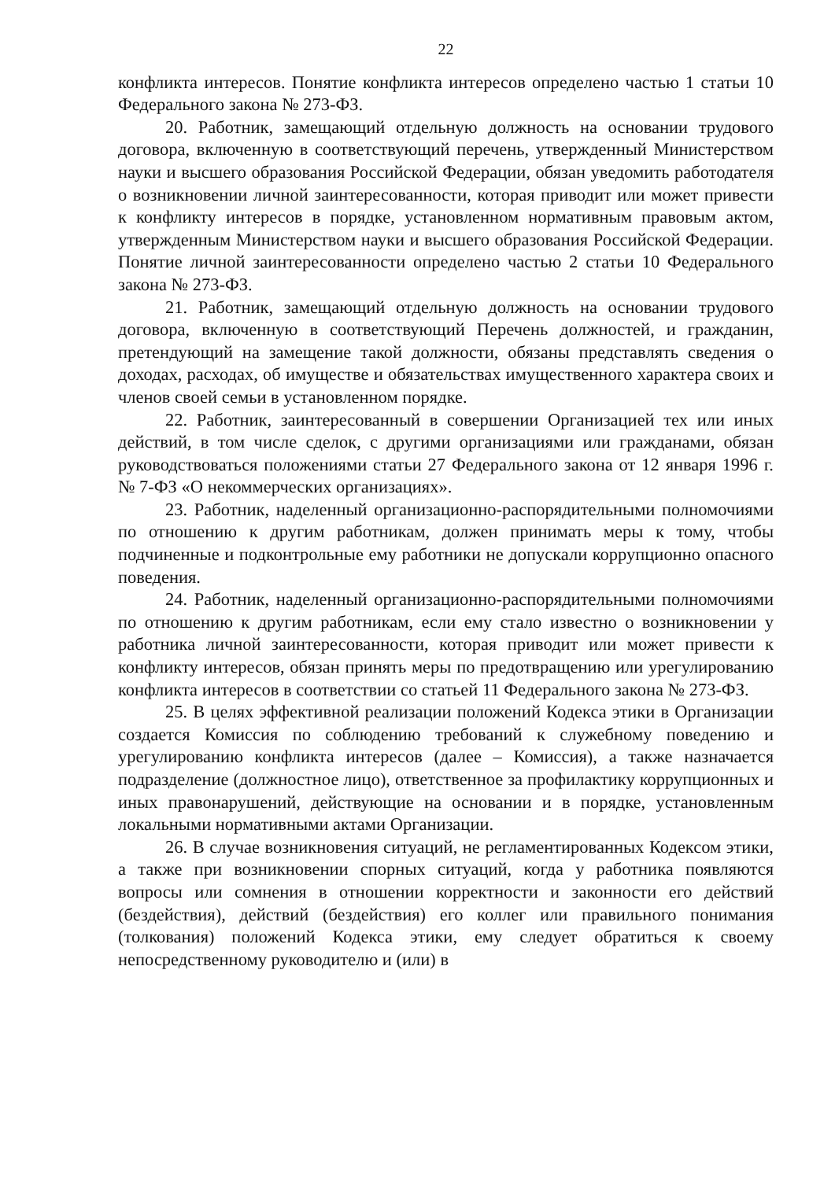22
конфликта интересов. Понятие конфликта интересов определено частью 1 статьи 10 Федерального закона № 273-ФЗ.
20. Работник, замещающий отдельную должность на основании трудового договора, включенную в соответствующий перечень, утвержденный Министерством науки и высшего образования Российской Федерации, обязан уведомить работодателя о возникновении личной заинтересованности, которая приводит или может привести к конфликту интересов в порядке, установленном нормативным правовым актом, утвержденным Министерством науки и высшего образования Российской Федерации. Понятие личной заинтересованности определено частью 2 статьи 10 Федерального закона № 273-ФЗ.
21. Работник, замещающий отдельную должность на основании трудового договора, включенную в соответствующий Перечень должностей, и гражданин, претендующий на замещение такой должности, обязаны представлять сведения о доходах, расходах, об имуществе и обязательствах имущественного характера своих и членов своей семьи в установленном порядке.
22. Работник, заинтересованный в совершении Организацией тех или иных действий, в том числе сделок, с другими организациями или гражданами, обязан руководствоваться положениями статьи 27 Федерального закона от 12 января 1996 г. № 7-ФЗ «О некоммерческих организациях».
23. Работник, наделенный организационно-распорядительными полномочиями по отношению к другим работникам, должен принимать меры к тому, чтобы подчиненные и подконтрольные ему работники не допускали коррупционно опасного поведения.
24. Работник, наделенный организационно-распорядительными полномочиями по отношению к другим работникам, если ему стало известно о возникновении у работника личной заинтересованности, которая приводит или может привести к конфликту интересов, обязан принять меры по предотвращению или урегулированию конфликта интересов в соответствии со статьей 11 Федерального закона № 273-ФЗ.
25. В целях эффективной реализации положений Кодекса этики в Организации создается Комиссия по соблюдению требований к служебному поведению и урегулированию конфликта интересов (далее – Комиссия), а также назначается подразделение (должностное лицо), ответственное за профилактику коррупционных и иных правонарушений, действующие на основании и в порядке, установленным локальными нормативными актами Организации.
26. В случае возникновения ситуаций, не регламентированных Кодексом этики, а также при возникновении спорных ситуаций, когда у работника появляются вопросы или сомнения в отношении корректности и законности его действий (бездействия), действий (бездействия) его коллег или правильного понимания (толкования) положений Кодекса этики, ему следует обратиться к своему непосредственному руководителю и (или) в